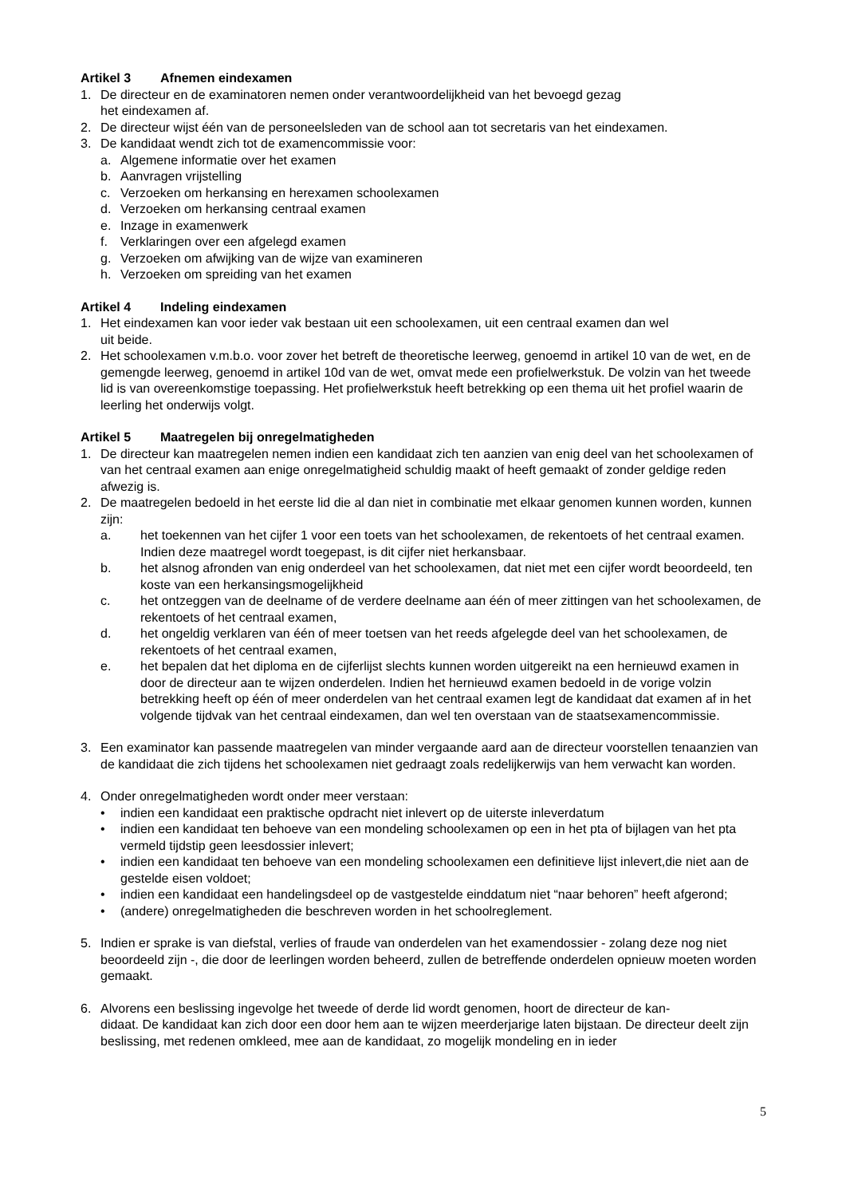Artikel 3 Afnemen eindexamen
1. De directeur en de examinatoren nemen onder verantwoordelijkheid van het bevoegd gezag
het eindexamen af.
2. De directeur wijst één van de personeelsleden van de school aan tot secretaris van het eindexamen.
3. De kandidaat wendt zich tot de examencommissie voor:
a. Algemene informatie over het examen
b. Aanvragen vrijstelling
c. Verzoeken om herkansing en herexamen schoolexamen
d. Verzoeken om herkansing centraal examen
e. Inzage in examenwerk
f. Verklaringen over een afgelegd examen
g. Verzoeken om afwijking van de wijze van examineren
h. Verzoeken om spreiding van het examen
Artikel 4 Indeling eindexamen
1. Het eindexamen kan voor ieder vak bestaan uit een schoolexamen, uit een centraal examen dan wel
uit beide.
2. Het schoolexamen v.m.b.o. voor zover het betreft de theoretische leerweg, genoemd in artikel 10 van de wet, en de gemengde leerweg, genoemd in artikel 10d van de wet, omvat mede een profielwerkstuk. De volzin van het tweede lid is van overeenkomstige toepassing. Het profielwerkstuk heeft betrekking op een thema uit het profiel waarin de leerling het onderwijs volgt.
Artikel 5 Maatregelen bij onregelmatigheden
1. De directeur kan maatregelen nemen indien een kandidaat zich ten aanzien van enig deel van het schoolexamen of van het centraal examen aan enige onregelmatigheid schuldig maakt of heeft gemaakt of zonder geldige reden afwezig is.
2. De maatregelen bedoeld in het eerste lid die al dan niet in combinatie met elkaar genomen kunnen worden, kunnen zijn:
a. het toekennen van het cijfer 1 voor een toets van het schoolexamen, de rekentoets of het centraal examen. Indien deze maatregel wordt toegepast, is dit cijfer niet herkansbaar.
b. het alsnog afronden van enig onderdeel van het schoolexamen, dat niet met een cijfer wordt beoordeeld, ten koste van een herkansingsmogelijkheid
c. het ontzeggen van de deelname of de verdere deelname aan één of meer zittingen van het schoolexamen, de rekentoets of het centraal examen,
d. het ongeldig verklaren van één of meer toetsen van het reeds afgelegde deel van het schoolexamen, de rekentoets of het centraal examen,
e. het bepalen dat het diploma en de cijferlijst slechts kunnen worden uitgereikt na een hernieuwd examen in door de directeur aan te wijzen onderdelen. Indien het hernieuwd examen bedoeld in de vorige volzin betrekking heeft op één of meer onderdelen van het centraal examen legt de kandidaat dat examen af in het volgende tijdvak van het centraal eindexamen, dan wel ten overstaan van de staatsexamencommissie.
3. Een examinator kan passende maatregelen van minder vergaande aard aan de directeur voorstellen tenaanzien van de kandidaat die zich tijdens het schoolexamen niet gedraagt zoals redelijkerwijs van hem verwacht kan worden.
4. Onder onregelmatigheden wordt onder meer verstaan:
• indien een kandidaat een praktische opdracht niet inlevert op de uiterste inleverdatum
• indien een kandidaat ten behoeve van een mondeling schoolexamen op een in het pta of bijlagen van het pta vermeld tijdstip geen leesdossier inlevert;
• indien een kandidaat ten behoeve van een mondeling schoolexamen een definitieve lijst inlevert,die niet aan de gestelde eisen voldoet;
• indien een kandidaat een handelingsdeel op de vastgestelde einddatum niet “naar behoren” heeft afgerond;
• (andere) onregelmatigheden die beschreven worden in het schoolreglement.
5. Indien er sprake is van diefstal, verlies of fraude van onderdelen van het examendossier - zolang deze nog niet beoordeeld zijn -, die door de leerlingen worden beheerd, zullen de betreffende onderdelen opnieuw moeten worden gemaakt.
6. Alvorens een beslissing ingevolge het tweede of derde lid wordt genomen, hoort de directeur de kan-
didaat. De kandidaat kan zich door een door hem aan te wijzen meerderjarige laten bijstaan. De directeur deelt zijn beslissing, met redenen omkleed, mee aan de kandidaat, zo mogelijk mondeling en in ieder
5